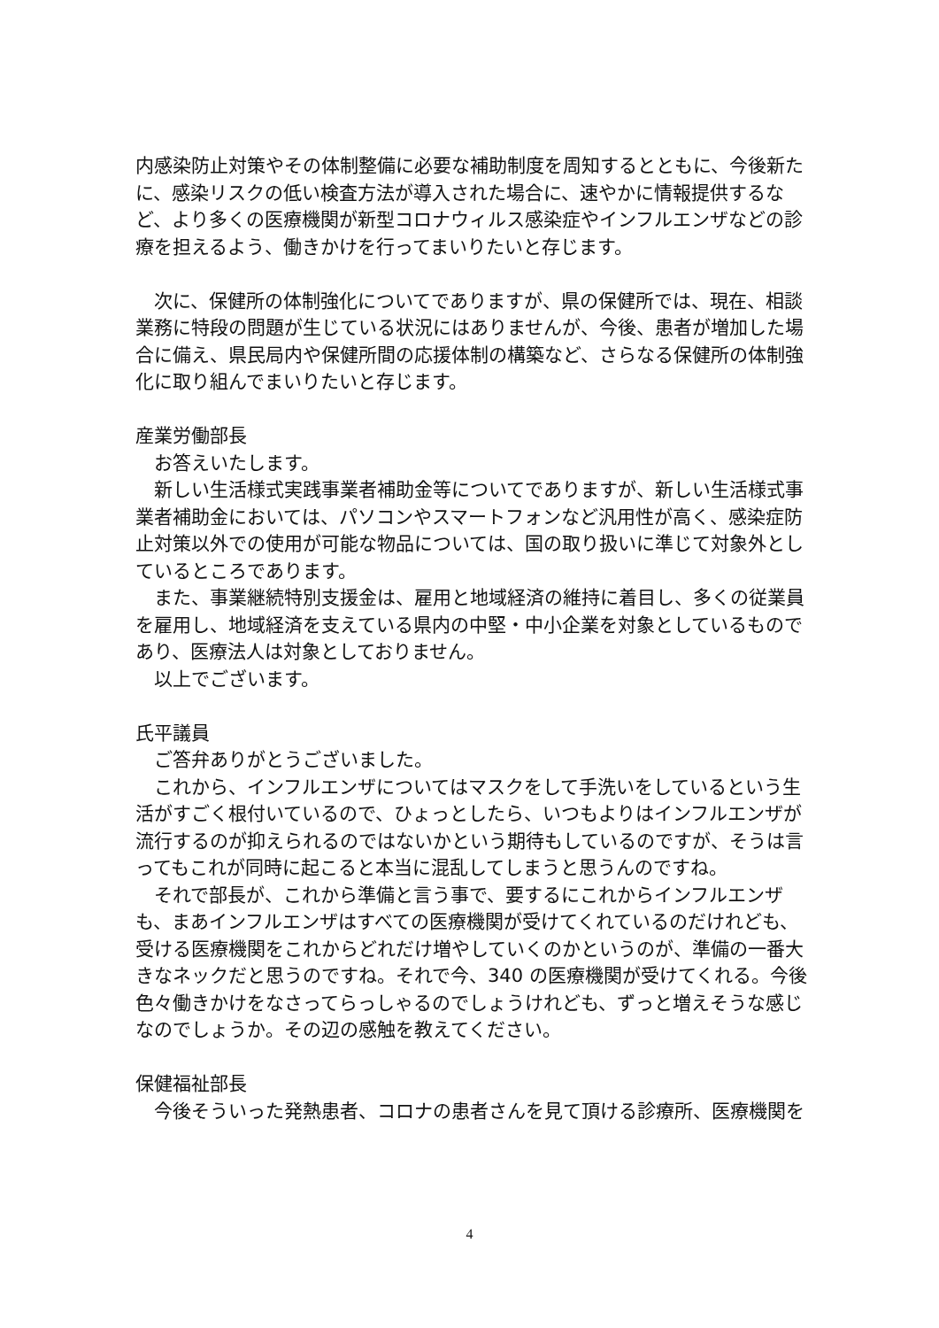内感染防止対策やその体制整備に必要な補助制度を周知するとともに、今後新たに、感染リスクの低い検査方法が導入された場合に、速やかに情報提供するなど、より多くの医療機関が新型コロナウィルス感染症やインフルエンザなどの診療を担えるよう、働きかけを行ってまいりたいと存じます。
　次に、保健所の体制強化についてでありますが、県の保健所では、現在、相談業務に特段の問題が生じている状況にはありませんが、今後、患者が増加した場合に備え、県民局内や保健所間の応援体制の構築など、さらなる保健所の体制強化に取り組んでまいりたいと存じます。
産業労働部長
　お答えいたします。
　新しい生活様式実践事業者補助金等についてでありますが、新しい生活様式事業者補助金においては、パソコンやスマートフォンなど汎用性が高く、感染症防止対策以外での使用が可能な物品については、国の取り扱いに準じて対象外としているところであります。
　また、事業継続特別支援金は、雇用と地域経済の維持に着目し、多くの従業員を雇用し、地域経済を支えている県内の中堅・中小企業を対象としているものであり、医療法人は対象としておりません。
　以上でございます。
氏平議員
　ご答弁ありがとうございました。
　これから、インフルエンザについてはマスクをして手洗いをしているという生活がすごく根付いているので、ひょっとしたら、いつもよりはインフルエンザが流行するのが抑えられるのではないかという期待もしているのですが、そうは言ってもこれが同時に起こると本当に混乱してしまうと思うんのですね。
　それで部長が、これから準備と言う事で、要するにこれからインフルエンザも、まあインフルエンザはすべての医療機関が受けてくれているのだけれども、受ける医療機関をこれからどれだけ増やしていくのかというのが、準備の一番大きなネックだと思うのですね。それで今、340 の医療機関が受けてくれる。今後色々働きかけをなさってらっしゃるのでしょうけれども、ずっと増えそうな感じなのでしょうか。その辺の感触を教えてください。
保健福祉部長
　今後そういった発熱患者、コロナの患者さんを見て頂ける診療所、医療機関を
4